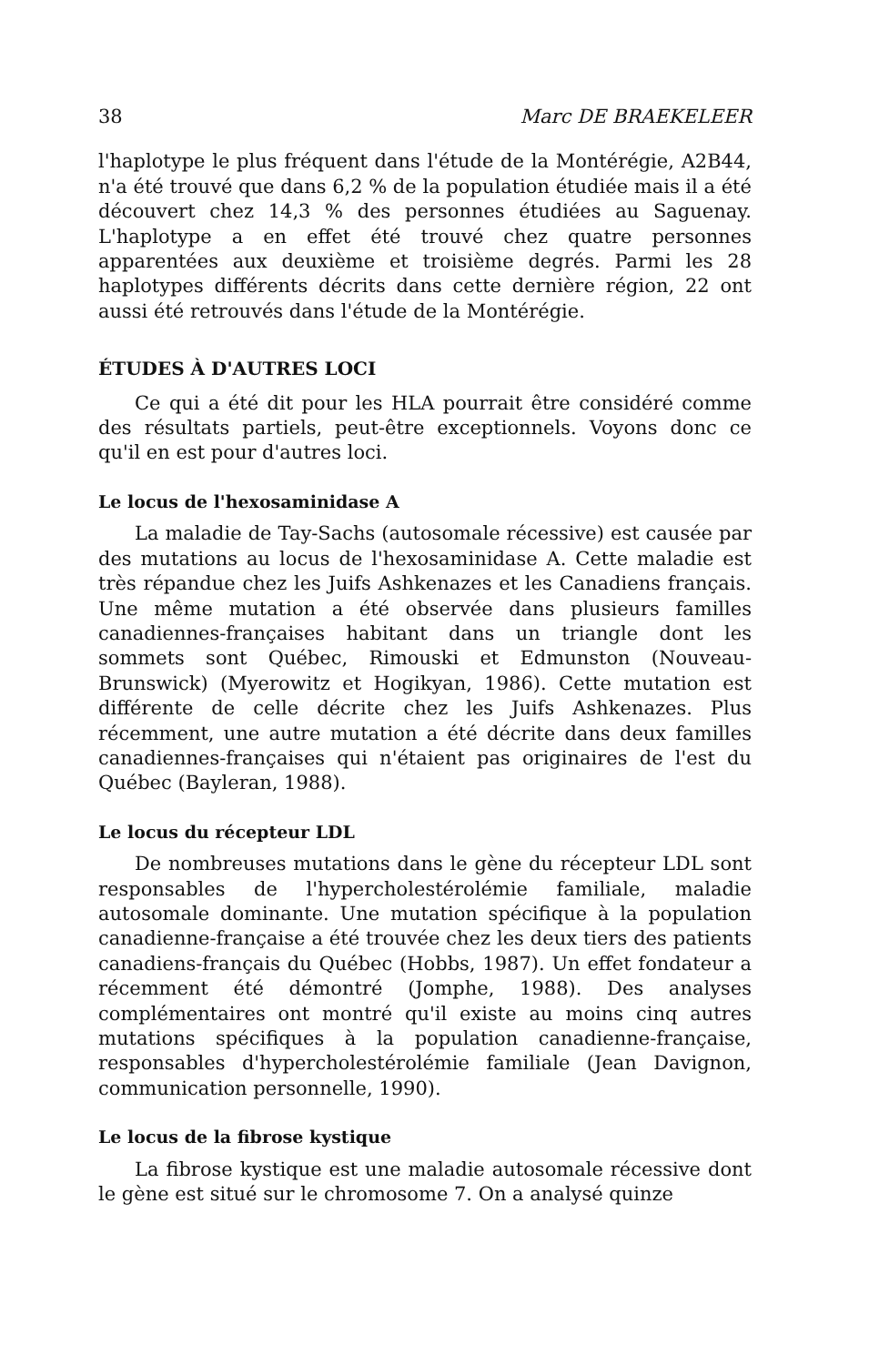38 Marc DE BRAEKELEER
l'haplotype le plus fréquent dans l'étude de la Montérégie, A2B44, n'a été trouvé que dans 6,2 % de la population étudiée mais il a été découvert chez 14,3 % des personnes étudiées au Saguenay. L'haplotype a en effet été trouvé chez quatre personnes apparentées aux deuxième et troisième degrés. Parmi les 28 haplotypes différents décrits dans cette dernière région, 22 ont aussi été retrouvés dans l'étude de la Montérégie.
ÉTUDES À D'AUTRES LOCI
Ce qui a été dit pour les HLA pourrait être considéré comme des résultats partiels, peut-être exceptionnels. Voyons donc ce qu'il en est pour d'autres loci.
Le locus de l'hexosaminidase A
La maladie de Tay-Sachs (autosomale récessive) est causée par des mutations au locus de l'hexosaminidase A. Cette maladie est très répandue chez les Juifs Ashkenazes et les Canadiens français. Une même mutation a été observée dans plusieurs familles canadiennes-françaises habitant dans un triangle dont les sommets sont Québec, Rimouski et Edmunston (Nouveau-Brunswick) (Myerowitz et Hogikyan, 1986). Cette mutation est différente de celle décrite chez les Juifs Ashkenazes. Plus récemment, une autre mutation a été décrite dans deux familles canadiennes-françaises qui n'étaient pas originaires de l'est du Québec (Bayleran, 1988).
Le locus du récepteur LDL
De nombreuses mutations dans le gène du récepteur LDL sont responsables de l'hypercholestérolémie familiale, maladie autosomale dominante. Une mutation spécifique à la population canadienne-française a été trouvée chez les deux tiers des patients canadiens-français du Québec (Hobbs, 1987). Un effet fondateur a récemment été démontré (Jomphe, 1988). Des analyses complémentaires ont montré qu'il existe au moins cinq autres mutations spécifiques à la population canadienne-française, responsables d'hypercholestérolémie familiale (Jean Davignon, communication personnelle, 1990).
Le locus de la fibrose kystique
La fibrose kystique est une maladie autosomale récessive dont le gène est situé sur le chromosome 7. On a analysé quinze